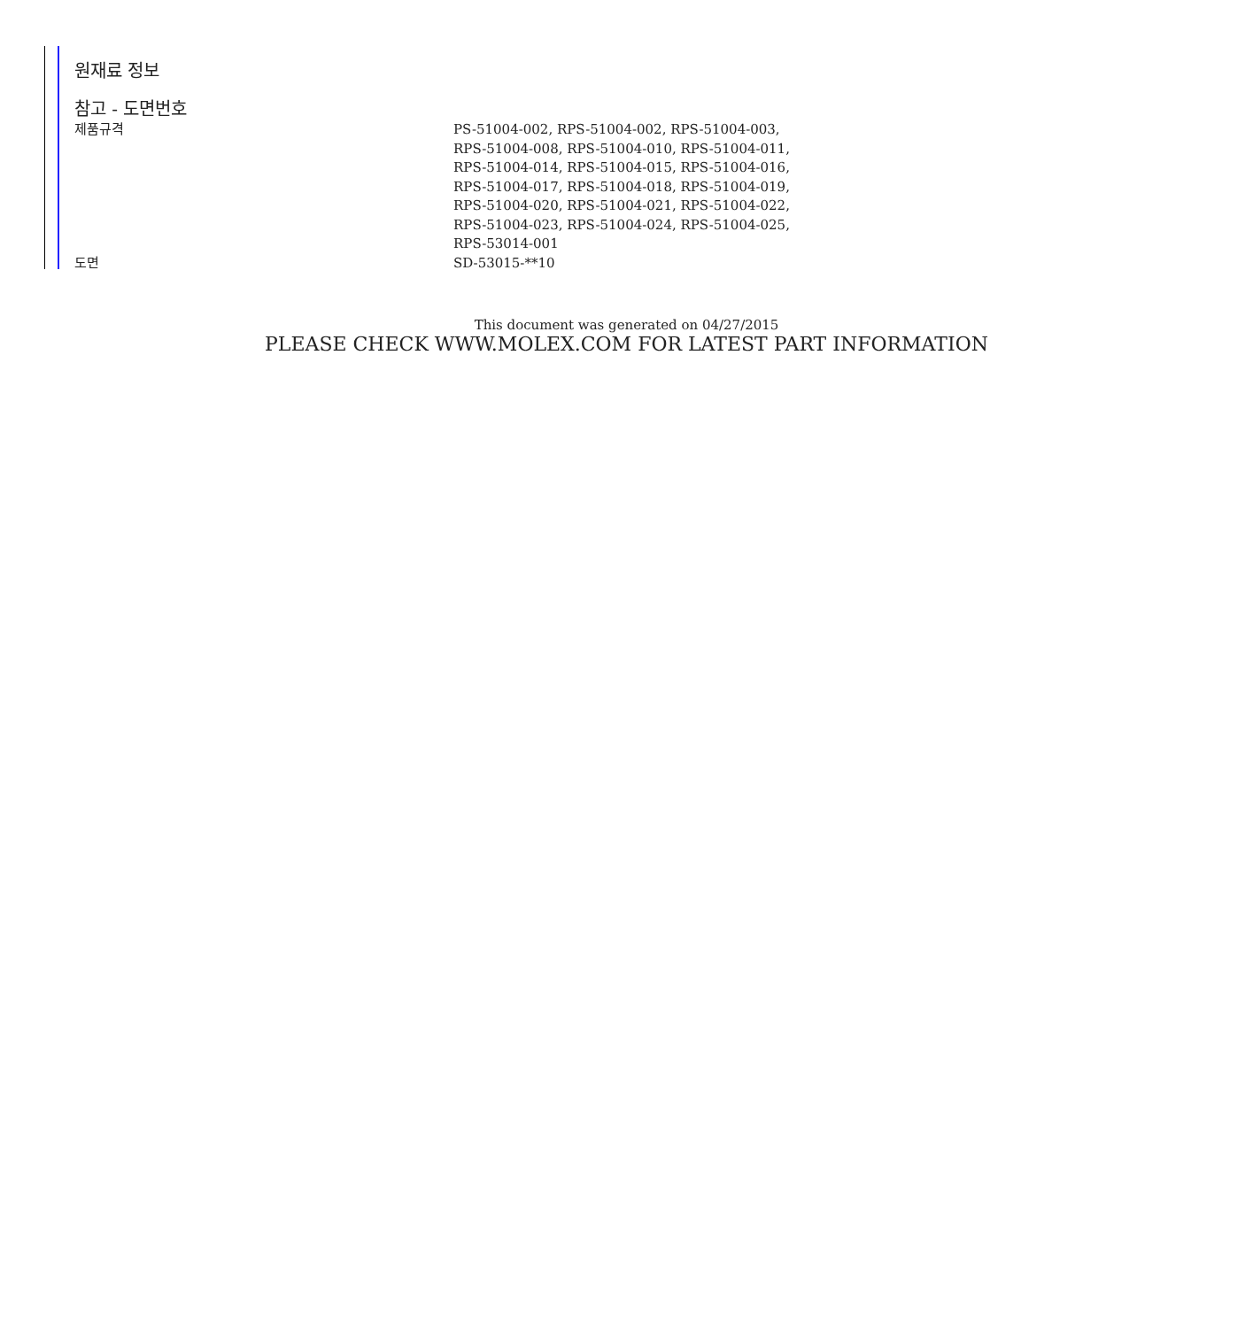원재료 정보
참고 - 도면번호
| 제품규격 | PS-51004-002, RPS-51004-002, RPS-51004-003, RPS-51004-008, RPS-51004-010, RPS-51004-011, RPS-51004-014, RPS-51004-015, RPS-51004-016, RPS-51004-017, RPS-51004-018, RPS-51004-019, RPS-51004-020, RPS-51004-021, RPS-51004-022, RPS-51004-023, RPS-51004-024, RPS-51004-025, RPS-53014-001 |
| 도면 | SD-53015-**10 |
This document was generated on 04/27/2015
PLEASE CHECK WWW.MOLEX.COM FOR LATEST PART INFORMATION